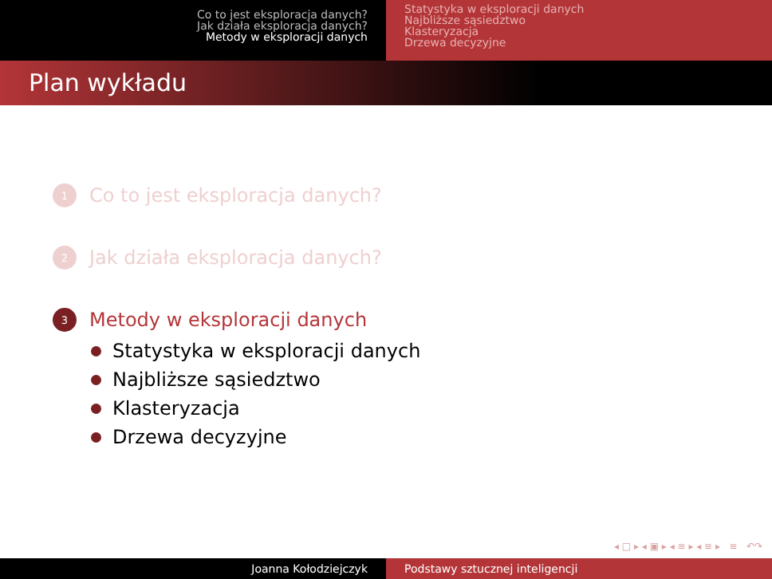Co to jest eksploracja danych?
Jak działa eksploracja danych?
Metody w eksploracji danych
Statystyka w eksploracji danych
Najbliższe sąsiedztwo
Klasteryzacja
Drzewa decyzyjne
Plan wykładu
1
Co to jest eksploracja danych?
2
Jak działa eksploracja danych?
3
Metody w eksploracji danych
Statystyka w eksploracji danych
Najbliższe sąsiedztwo
Klasteryzacja
Drzewa decyzyjne
◂ □ ▸ ◂ ▣ ▸ ◂ ≡ ▸ ◂ ≡ ▸ ≡ ↶↷
Joanna Kołodziejczyk Podstawy sztucznej inteligencji